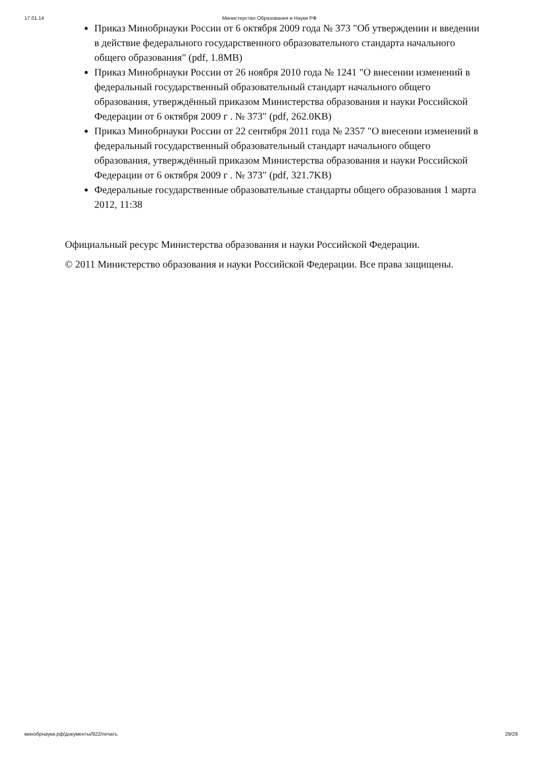17.01.14 Министерство Образования и Науки РФ
Приказ Минобрнауки России от 6 октября 2009 года № 373 "Об утверждении и введении в действие федерального государственного образовательного стандарта начального общего образования" (pdf, 1.8MB)
Приказ Минобрнауки России от 26 ноября 2010 года № 1241 "О внесении изменений в федеральный государственный образовательный стандарт начального общего образования, утверждённый приказом Министерства образования и науки Российской Федерации от 6 октября 2009 г . № 373" (pdf, 262.0KB)
Приказ Минобрнауки России от 22 сентября 2011 года № 2357 "О внесении изменений в федеральный государственный образовательный стандарт начального общего образования, утверждённый приказом Министерства образования и науки Российской Федерации от 6 октября 2009 г . № 373" (pdf, 321.7KB)
Федеральные государственные образовательные стандарты общего образования 1 марта 2012, 11:38
Официальный ресурс Министерства образования и науки Российской Федерации.
© 2011 Министерство образования и науки Российской Федерации. Все права защищены.
минобрнауки.рф/документы/922/печать 29/29